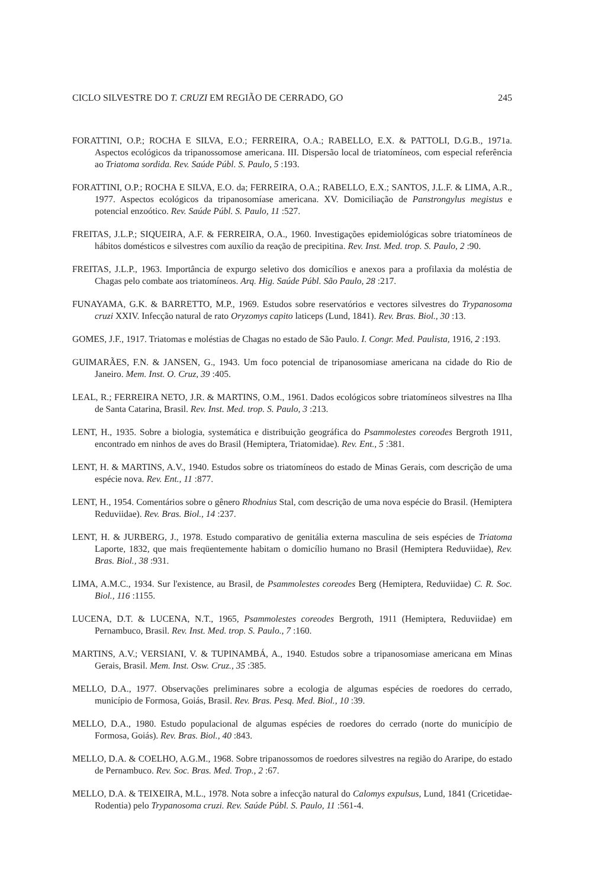CICLO SILVESTRE DO T. CRUZI EM REGIÃO DE CERRADO, GO 245
FORATTINI, O.P.; ROCHA E SILVA, E.O.; FERREIRA, O.A.; RABELLO, E.X. & PATTOLI, D.G.B., 1971a. Aspectos ecológicos da tripanossomose americana. III. Dispersão local de triatomíneos, com especial referência ao Triatoma sordida. Rev. Saúde Públ. S. Paulo, 5 :193.
FORATTINI, O.P.; ROCHA E SILVA, E.O. da; FERREIRA, O.A.; RABELLO, E.X.; SANTOS, J.L.F. & LIMA, A.R., 1977. Aspectos ecológicos da tripanosomíase americana. XV. Domiciliação de Panstrongylus megistus e potencial enzoótico. Rev. Saúde Públ. S. Paulo, 11 :527.
FREITAS, J.L.P.; SIQUEIRA, A.F. & FERREIRA, O.A., 1960. Investigações epidemiológicas sobre triatomíneos de hábitos domésticos e silvestres com auxílio da reação de precipitina. Rev. Inst. Med. trop. S. Paulo, 2 :90.
FREITAS, J.L.P., 1963. Importância de expurgo seletivo dos domicílios e anexos para a profilaxia da moléstia de Chagas pelo combate aos triatomíneos. Arq. Hig. Saúde Públ. São Paulo, 28 :217.
FUNAYAMA, G.K. & BARRETTO, M.P., 1969. Estudos sobre reservatórios e vectores silvestres do Trypanosoma cruzi XXIV. Infecção natural de rato Oryzomys capito laticeps (Lund, 1841). Rev. Bras. Biol., 30 :13.
GOMES, J.F., 1917. Triatomas e moléstias de Chagas no estado de São Paulo. I. Congr. Med. Paulista, 1916, 2 :193.
GUIMARÃES, F.N. & JANSEN, G., 1943. Um foco potencial de tripanosomiase americana na cidade do Rio de Janeiro. Mem. Inst. O. Cruz, 39 :405.
LEAL, R.; FERREIRA NETO, J.R. & MARTINS, O.M., 1961. Dados ecológicos sobre triatomíneos silvestres na Ilha de Santa Catarina, Brasil. Rev. Inst. Med. trop. S. Paulo, 3 :213.
LENT, H., 1935. Sobre a biologia, systemática e distribuição geográfica do Psammolestes coreodes Bergroth 1911, encontrado em ninhos de aves do Brasil (Hemiptera, Triatomidae). Rev. Ent., 5 :381.
LENT, H. & MARTINS, A.V., 1940. Estudos sobre os triatomíneos do estado de Minas Gerais, com descrição de uma espécie nova. Rev. Ent., 11 :877.
LENT, H., 1954. Comentários sobre o gênero Rhodnius Stal, com descrição de uma nova espécie do Brasil. (Hemiptera Reduviidae). Rev. Bras. Biol., 14 :237.
LENT, H. & JURBERG, J., 1978. Estudo comparativo de genitália externa masculina de seis espécies de Triatoma Laporte, 1832, que mais freqüentemente habitam o domicílio humano no Brasil (Hemiptera Reduviidae), Rev. Bras. Biol., 38 :931.
LIMA, A.M.C., 1934. Sur l'existence, au Brasil, de Psammolestes coreodes Berg (Hemiptera, Reduviidae) C. R. Soc. Biol., 116 :1155.
LUCENA, D.T. & LUCENA, N.T., 1965, Psammolestes coreodes Bergroth, 1911 (Hemiptera, Reduviidae) em Pernambuco, Brasil. Rev. Inst. Med. trop. S. Paulo., 7 :160.
MARTINS, A.V.; VERSIANI, V. & TUPINAMBÁ, A., 1940. Estudos sobre a tripanosomiase americana em Minas Gerais, Brasil. Mem. Inst. Osw. Cruz., 35 :385.
MELLO, D.A., 1977. Observações preliminares sobre a ecologia de algumas espécies de roedores do cerrado, município de Formosa, Goiás, Brasil. Rev. Bras. Pesq. Med. Biol., 10 :39.
MELLO, D.A., 1980. Estudo populacional de algumas espécies de roedores do cerrado (norte do município de Formosa, Goiás). Rev. Bras. Biol., 40 :843.
MELLO, D.A. & COELHO, A.G.M., 1968. Sobre tripanossomos de roedores silvestres na região do Araripe, do estado de Pernambuco. Rev. Soc. Bras. Med. Trop., 2 :67.
MELLO, D.A. & TEIXEIRA, M.L., 1978. Nota sobre a infecção natural do Calomys expulsus, Lund, 1841 (Cricetidae-Rodentia) pelo Trypanosoma cruzi. Rev. Saúde Públ. S. Paulo, 11 :561-4.